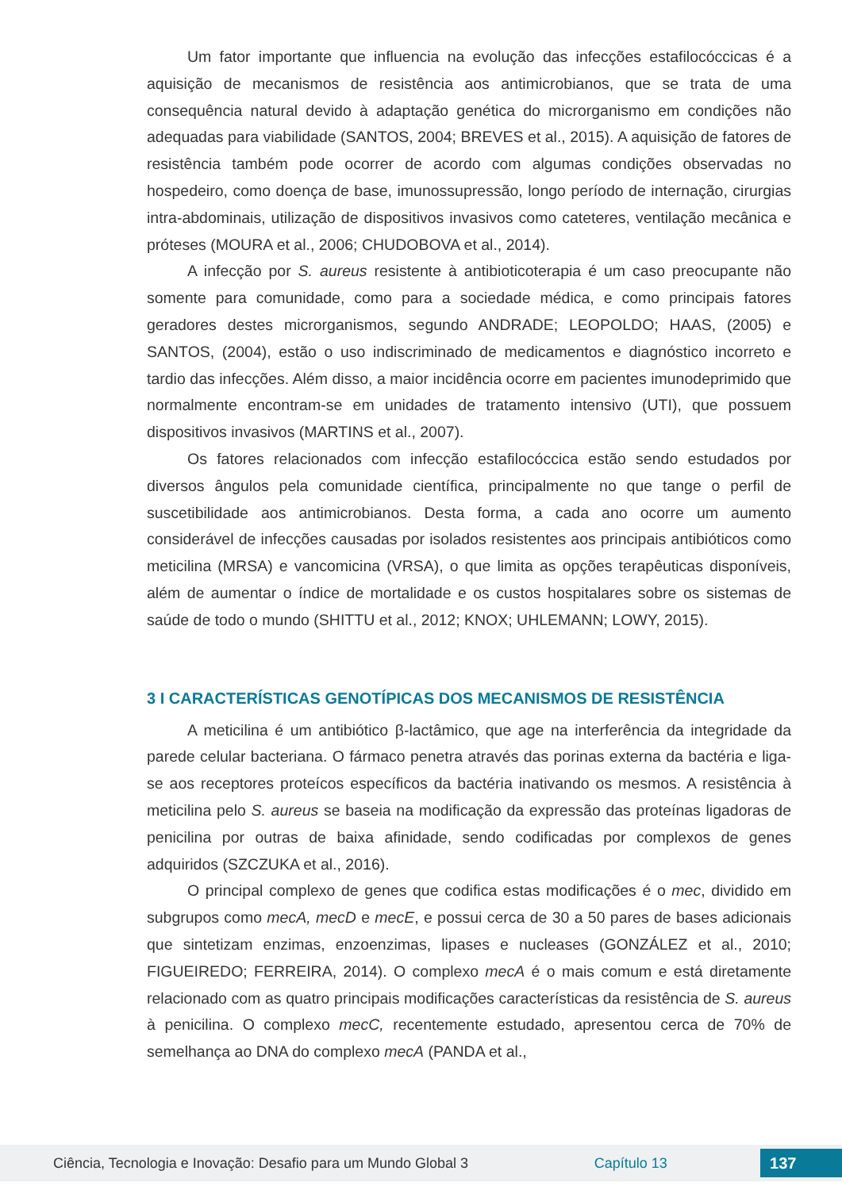Um fator importante que influencia na evolução das infecções estafilocóccicas é a aquisição de mecanismos de resistência aos antimicrobianos, que se trata de uma consequência natural devido à adaptação genética do microrganismo em condições não adequadas para viabilidade (SANTOS, 2004; BREVES et al., 2015). A aquisição de fatores de resistência também pode ocorrer de acordo com algumas condições observadas no hospedeiro, como doença de base, imunossupressão, longo período de internação, cirurgias intra-abdominais, utilização de dispositivos invasivos como cateteres, ventilação mecânica e próteses (MOURA et al., 2006; CHUDOBOVA et al., 2014).
A infecção por S. aureus resistente à antibioticoterapia é um caso preocupante não somente para comunidade, como para a sociedade médica, e como principais fatores geradores destes microrganismos, segundo ANDRADE; LEOPOLDO; HAAS, (2005) e SANTOS, (2004), estão o uso indiscriminado de medicamentos e diagnóstico incorreto e tardio das infecções. Além disso, a maior incidência ocorre em pacientes imunodeprimido que normalmente encontram-se em unidades de tratamento intensivo (UTI), que possuem dispositivos invasivos (MARTINS et al., 2007).
Os fatores relacionados com infecção estafilocóccica estão sendo estudados por diversos ângulos pela comunidade científica, principalmente no que tange o perfil de suscetibilidade aos antimicrobianos. Desta forma, a cada ano ocorre um aumento considerável de infecções causadas por isolados resistentes aos principais antibióticos como meticilina (MRSA) e vancomicina (VRSA), o que limita as opções terapêuticas disponíveis, além de aumentar o índice de mortalidade e os custos hospitalares sobre os sistemas de saúde de todo o mundo (SHITTU et al., 2012; KNOX; UHLEMANN; LOWY, 2015).
3 I CARACTERÍSTICAS GENOTÍPICAS DOS MECANISMOS DE RESISTÊNCIA
A meticilina é um antibiótico β-lactâmico, que age na interferência da integridade da parede celular bacteriana. O fármaco penetra através das porinas externa da bactéria e liga-se aos receptores proteícos específicos da bactéria inativando os mesmos. A resistência à meticilina pelo S. aureus se baseia na modificação da expressão das proteínas ligadoras de penicilina por outras de baixa afinidade, sendo codificadas por complexos de genes adquiridos (SZCZUKA et al., 2016).
O principal complexo de genes que codifica estas modificações é o mec, dividido em subgrupos como mecA, mecD e mecE, e possui cerca de 30 a 50 pares de bases adicionais que sintetizam enzimas, enzoenzimas, lipases e nucleases (GONZÁLEZ et al., 2010; FIGUEIREDO; FERREIRA, 2014). O complexo mecA é o mais comum e está diretamente relacionado com as quatro principais modificações características da resistência de S. aureus à penicilina. O complexo mecC, recentemente estudado, apresentou cerca de 70% de semelhança ao DNA do complexo mecA (PANDA et al.,
Ciência, Tecnologia e Inovação: Desafio para um Mundo Global 3 Capítulo 13 137